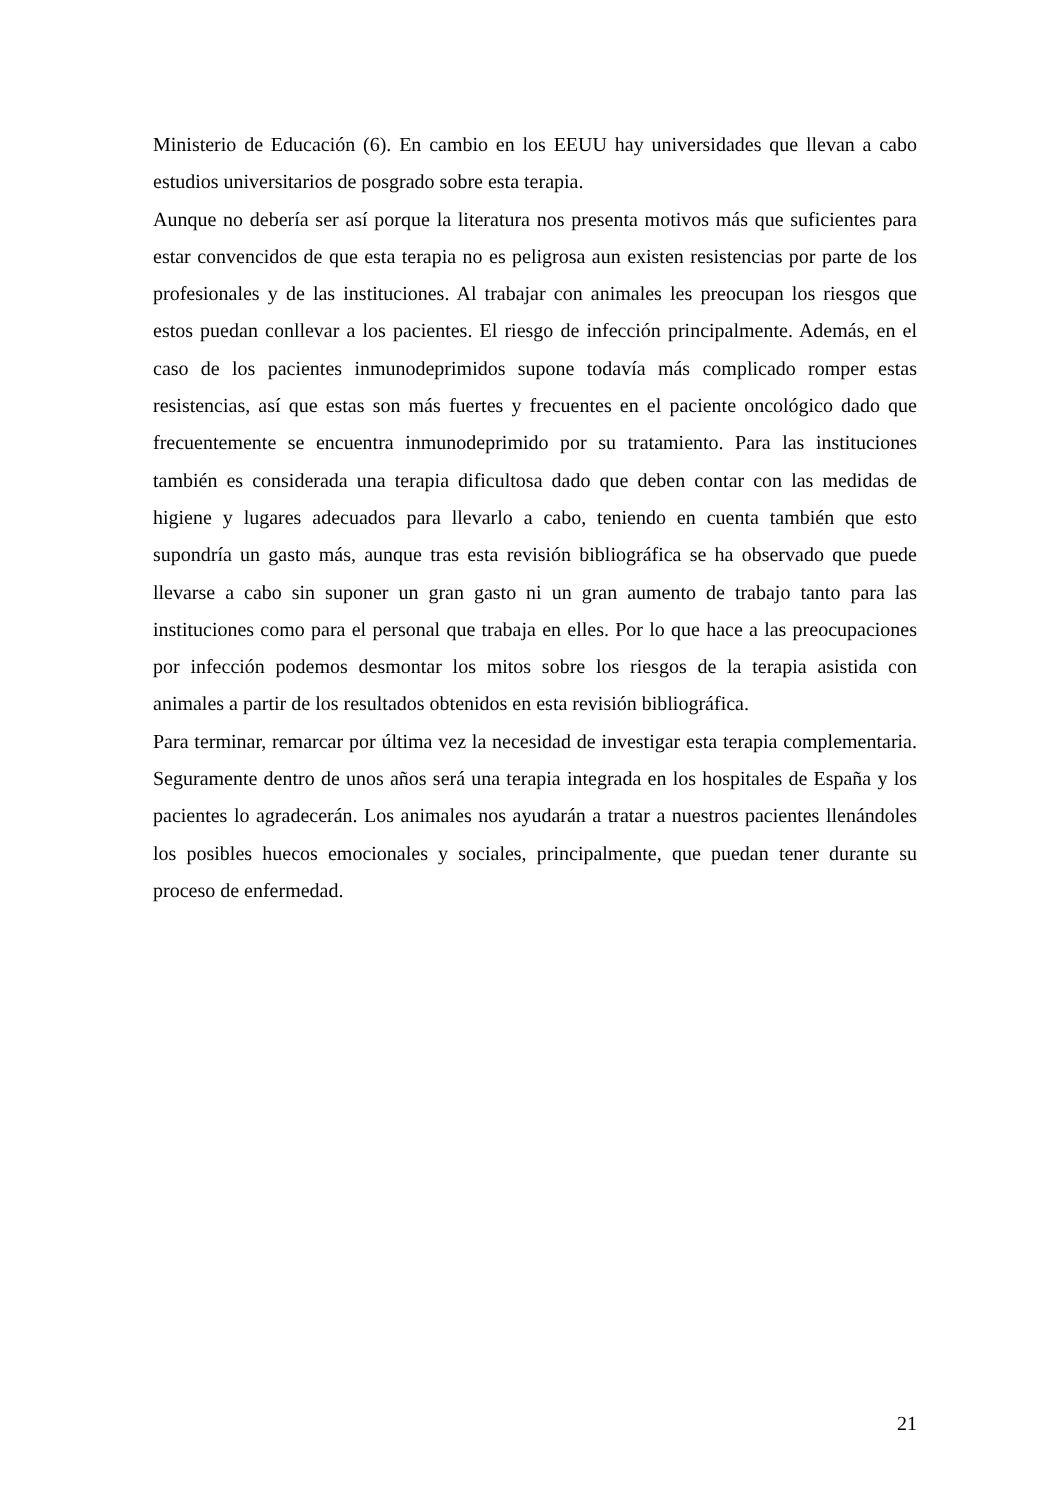Ministerio de Educación (6). En cambio en los EEUU hay universidades que llevan a cabo estudios universitarios de posgrado sobre esta terapia.
Aunque no debería ser así porque la literatura nos presenta motivos más que suficientes para estar convencidos de que esta terapia no es peligrosa aun existen resistencias por parte de los profesionales y de las instituciones. Al trabajar con animales les preocupan los riesgos que estos puedan conllevar a los pacientes. El riesgo de infección principalmente. Además, en el caso de los pacientes inmunodeprimidos supone todavía más complicado romper estas resistencias, así que estas son más fuertes y frecuentes en el paciente oncológico dado que frecuentemente se encuentra inmunodeprimido por su tratamiento. Para las instituciones también es considerada una terapia dificultosa dado que deben contar con las medidas de higiene y lugares adecuados para llevarlo a cabo, teniendo en cuenta también que esto supondría un gasto más, aunque tras esta revisión bibliográfica se ha observado que puede llevarse a cabo sin suponer un gran gasto ni un gran aumento de trabajo tanto para las instituciones como para el personal que trabaja en elles. Por lo que hace a las preocupaciones por infección podemos desmontar los mitos sobre los riesgos de la terapia asistida con animales a partir de los resultados obtenidos en esta revisión bibliográfica.
Para terminar, remarcar por última vez la necesidad de investigar esta terapia complementaria. Seguramente dentro de unos años será una terapia integrada en los hospitales de España y los pacientes lo agradecerán. Los animales nos ayudarán a tratar a nuestros pacientes llenándoles los posibles huecos emocionales y sociales, principalmente, que puedan tener durante su proceso de enfermedad.
21